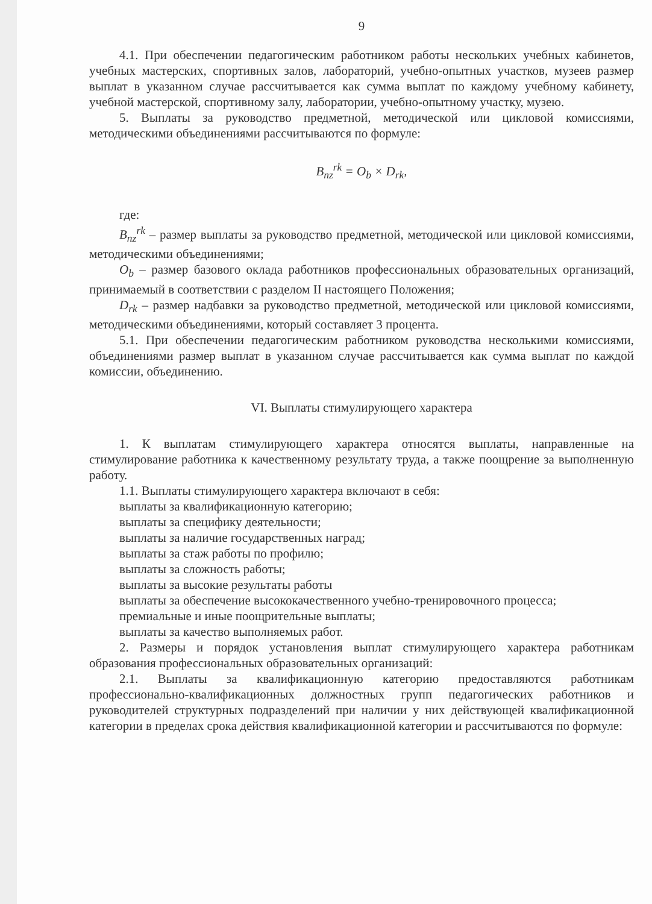9
4.1. При обеспечении педагогическим работником работы нескольких учебных кабинетов, учебных мастерских, спортивных залов, лабораторий, учебно-опытных участков, музеев размер выплат в указанном случае рассчитывается как сумма выплат по каждому учебному кабинету, учебной мастерской, спортивному залу, лаборатории, учебно-опытному участку, музею.
5. Выплаты за руководство предметной, методической или цикловой комиссиями, методическими объединениями рассчитываются по формуле:
B<sub>nz</sub><sup>rk</sup> = O<sub>b</sub> × D<sub>rk</sub>,
где:
B<sub>nz</sub><sup>rk</sup> – размер выплаты за руководство предметной, методической или цикловой комиссиями, методическими объединениями;
O<sub>b</sub> – размер базового оклада работников профессиональных образовательных организаций, принимаемый в соответствии с разделом II настоящего Положения;
D<sub>rk</sub> – размер надбавки за руководство предметной, методической или цикловой комиссиями, методическими объединениями, который составляет 3 процента.
5.1. При обеспечении педагогическим работником руководства несколькими комиссиями, объединениями размер выплат в указанном случае рассчитывается как сумма выплат по каждой комиссии, объединению.
VI. Выплаты стимулирующего характера
1. К выплатам стимулирующего характера относятся выплаты, направленные на стимулирование работника к качественному результату труда, а также поощрение за выполненную работу.
1.1. Выплаты стимулирующего характера включают в себя:
выплаты за квалификационную категорию;
выплаты за специфику деятельности;
выплаты за наличие государственных наград;
выплаты за стаж работы по профилю;
выплаты за сложность работы;
выплаты за высокие результаты работы
выплаты за обеспечение высококачественного учебно-тренировочного процесса;
премиальные и иные поощрительные выплаты;
выплаты за качество выполняемых работ.
2. Размеры и порядок установления выплат стимулирующего характера работникам образования профессиональных образовательных организаций:
2.1. Выплаты за квалификационную категорию предоставляются работникам профессионально-квалификационных должностных групп педагогических работников и руководителей структурных подразделений при наличии у них действующей квалификационной категории в пределах срока действия квалификационной категории и рассчитываются по формуле: